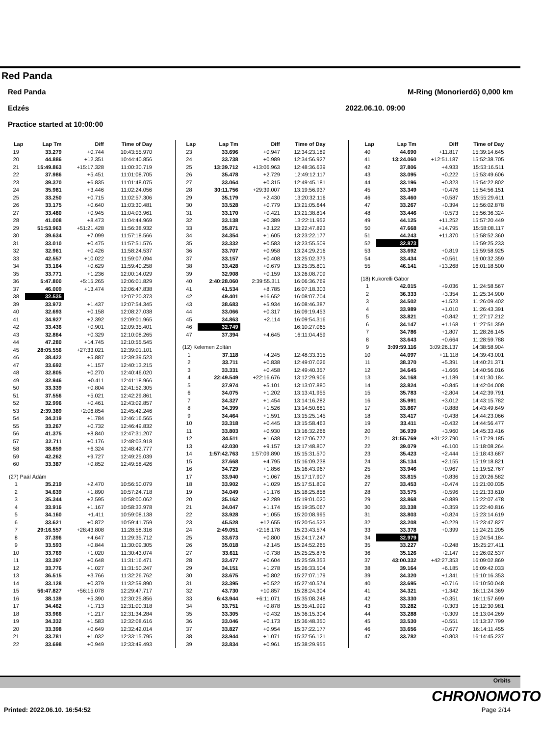Red Panda
Red Panda M-Ring (Monorierdő) 0,000 km
Edzés 2022.06.10. 09:00
Practice started at 10:00:00
| Lap | Lap Tm | Diff | Time of Day |
| --- | --- | --- | --- |
| 19 | 33.279 | +0.744 | 10:43:55.970 |
| 20 | 44.886 | +12.351 | 10:44:40.856 |
| 21 | 15:49.863 | +15:17.328 | 11:00:30.719 |
| 22 | 37.986 | +5.451 | 11:01:08.705 |
| 23 | 39.370 | +6.835 | 11:01:48.075 |
| 24 | 35.981 | +3.446 | 11:02:24.056 |
| 25 | 33.250 | +0.715 | 11:02:57.306 |
| 26 | 33.175 | +0.640 | 11:03:30.481 |
| 27 | 33.480 | +0.945 | 11:04:03.961 |
| 28 | 41.008 | +8.473 | 11:04:44.969 |
| 29 | 51:53.963 | +51:21.428 | 11:56:38.932 |
| 30 | 39.634 | +7.099 | 11:57:18.566 |
| 31 | 33.010 | +0.475 | 11:57:51.576 |
| 32 | 32.961 | +0.426 | 11:58:24.537 |
| 33 | 42.557 | +10.022 | 11:59:07.094 |
| 34 | 33.164 | +0.629 | 11:59:40.258 |
| 35 | 33.771 | +1.236 | 12:00:14.029 |
| 36 | 5:47.800 | +5:15.265 | 12:06:01.829 |
| 37 | 46.009 | +13.474 | 12:06:47.838 |
| 38 | 32.535 | | 12:07:20.373 |
| 39 | 33.972 | +1.437 | 12:07:54.345 |
| 40 | 32.693 | +0.158 | 12:08:27.038 |
| 41 | 34.927 | +2.392 | 12:09:01.965 |
| 42 | 33.436 | +0.901 | 12:09:35.401 |
| 43 | 32.864 | +0.329 | 12:10:08.265 |
| 44 | 47.280 | +14.745 | 12:10:55.545 |
| 45 | 28:05.556 | +27:33.021 | 12:39:01.101 |
| 46 | 38.422 | +5.887 | 12:39:39.523 |
| 47 | 33.692 | +1.157 | 12:40:13.215 |
| 48 | 32.805 | +0.270 | 12:40:46.020 |
| 49 | 32.946 | +0.411 | 12:41:18.966 |
| 50 | 33.339 | +0.804 | 12:41:52.305 |
| 51 | 37.556 | +5.021 | 12:42:29.861 |
| 52 | 32.996 | +0.461 | 12:43:02.857 |
| 53 | 2:39.389 | +2:06.854 | 12:45:42.246 |
| 54 | 34.319 | +1.784 | 12:46:16.565 |
| 55 | 33.267 | +0.732 | 12:46:49.832 |
| 56 | 41.375 | +8.840 | 12:47:31.207 |
| 57 | 32.711 | +0.176 | 12:48:03.918 |
| 58 | 38.859 | +6.324 | 12:48:42.777 |
| 59 | 42.262 | +9.727 | 12:49:25.039 |
| 60 | 33.387 | +0.852 | 12:49:58.426 |
| (27) Paál Ádám | | | |
| 1 | 35.219 | +2.470 | 10:56:50.079 |
| 2 | 34.639 | +1.890 | 10:57:24.718 |
| 3 | 35.344 | +2.595 | 10:58:00.062 |
| 4 | 33.916 | +1.167 | 10:58:33.978 |
| 5 | 34.160 | +1.411 | 10:59:08.138 |
| 6 | 33.621 | +0.872 | 10:59:41.759 |
| 7 | 29:16.557 | +28:43.808 | 11:28:58.316 |
| 8 | 37.396 | +4.647 | 11:29:35.712 |
| 9 | 33.593 | +0.844 | 11:30:09.305 |
| 10 | 33.769 | +1.020 | 11:30:43.074 |
| 11 | 33.397 | +0.648 | 11:31:16.471 |
| 12 | 33.776 | +1.027 | 11:31:50.247 |
| 13 | 36.515 | +3.766 | 11:32:26.762 |
| 14 | 33.128 | +0.379 | 11:32:59.890 |
| 15 | 56:47.827 | +56:15.078 | 12:29:47.717 |
| 16 | 38.139 | +5.390 | 12:30:25.856 |
| 17 | 34.462 | +1.713 | 12:31:00.318 |
| 18 | 33.966 | +1.217 | 12:31:34.284 |
| 19 | 34.332 | +1.583 | 12:32:08.616 |
| 20 | 33.398 | +0.649 | 12:32:42.014 |
| 21 | 33.781 | +1.032 | 12:33:15.795 |
| 22 | 33.698 | +0.949 | 12:33:49.493 |
| Lap | Lap Tm | Diff | Time of Day |
| --- | --- | --- | --- |
| 23 | 33.696 | +0.947 | 12:34:23.189 |
| 24 | 33.738 | +0.989 | 12:34:56.927 |
| 25 | 13:39.712 | +13:06.963 | 12:48:36.639 |
| 26 | 35.478 | +2.729 | 12:49:12.117 |
| 27 | 33.064 | +0.315 | 12:49:45.181 |
| 28 | 30:11.756 | +29:39.007 | 13:19:56.937 |
| 29 | 35.179 | +2.430 | 13:20:32.116 |
| 30 | 33.528 | +0.779 | 13:21:05.644 |
| 31 | 33.170 | +0.421 | 13:21:38.814 |
| 32 | 33.138 | +0.389 | 13:22:11.952 |
| 33 | 35.871 | +3.122 | 13:22:47.823 |
| 34 | 34.354 | +1.605 | 13:23:22.177 |
| 35 | 33.332 | +0.583 | 13:23:55.509 |
| 36 | 33.707 | +0.958 | 13:24:29.216 |
| 37 | 33.157 | +0.408 | 13:25:02.373 |
| 38 | 33.428 | +0.679 | 13:25:35.801 |
| 39 | 32.908 | +0.159 | 13:26:08.709 |
| 40 | 2:40:28.060 | 2:39:55.311 | 16:06:36.769 |
| 41 | 41.534 | +8.785 | 16:07:18.303 |
| 42 | 49.401 | +16.652 | 16:08:07.704 |
| 43 | 38.683 | +5.934 | 16:08:46.387 |
| 44 | 33.066 | +0.317 | 16:09:19.453 |
| 45 | 34.863 | +2.114 | 16:09:54.316 |
| 46 | 32.749 | | 16:10:27.065 |
| 47 | 37.394 | +4.645 | 16:11:04.459 |
| (12) Kelemen Zoltán | | | |
| 1 | 37.118 | +4.245 | 12:48:33.315 |
| 2 | 33.711 | +0.838 | 12:49:07.026 |
| 3 | 33.331 | +0.458 | 12:49:40.357 |
| 4 | 22:49.549 | +22:16.676 | 13:12:29.906 |
| 5 | 37.974 | +5.101 | 13:13:07.880 |
| 6 | 34.075 | +1.202 | 13:13:41.955 |
| 7 | 34.327 | +1.454 | 13:14:16.282 |
| 8 | 34.399 | +1.526 | 13:14:50.681 |
| 9 | 34.464 | +1.591 | 13:15:25.145 |
| 10 | 33.318 | +0.445 | 13:15:58.463 |
| 11 | 33.803 | +0.930 | 13:16:32.266 |
| 12 | 34.511 | +1.638 | 13:17:06.777 |
| 13 | 42.030 | +9.157 | 13:17:48.807 |
| 14 | 1:57:42.763 | 1:57:09.890 | 15:15:31.570 |
| 15 | 37.668 | +4.795 | 15:16:09.238 |
| 16 | 34.729 | +1.856 | 15:16:43.967 |
| 17 | 33.940 | +1.067 | 15:17:17.907 |
| 18 | 33.902 | +1.029 | 15:17:51.809 |
| 19 | 34.049 | +1.176 | 15:18:25.858 |
| 20 | 35.162 | +2.289 | 15:19:01.020 |
| 21 | 34.047 | +1.174 | 15:19:35.067 |
| 22 | 33.928 | +1.055 | 15:20:08.995 |
| 23 | 45.528 | +12.655 | 15:20:54.523 |
| 24 | 2:49.051 | +2:16.178 | 15:23:43.574 |
| 25 | 33.673 | +0.800 | 15:24:17.247 |
| 26 | 35.018 | +2.145 | 15:24:52.265 |
| 27 | 33.611 | +0.738 | 15:25:25.876 |
| 28 | 33.477 | +0.604 | 15:25:59.353 |
| 29 | 34.151 | +1.278 | 15:26:33.504 |
| 30 | 33.675 | +0.802 | 15:27:07.179 |
| 31 | 33.395 | +0.522 | 15:27:40.574 |
| 32 | 43.730 | +10.857 | 15:28:24.304 |
| 33 | 6:43.944 | +6:11.071 | 15:35:08.248 |
| 34 | 33.751 | +0.878 | 15:35:41.999 |
| 35 | 33.305 | +0.432 | 15:36:15.304 |
| 36 | 33.046 | +0.173 | 15:36:48.350 |
| 37 | 33.827 | +0.954 | 15:37:22.177 |
| 38 | 33.944 | +1.071 | 15:37:56.121 |
| 39 | 33.834 | +0.961 | 15:38:29.955 |
| Lap | Lap Tm | Diff | Time of Day |
| --- | --- | --- | --- |
| 40 | 44.690 | +11.817 | 15:39:14.645 |
| 41 | 13:24.060 | +12:51.187 | 15:52:38.705 |
| 42 | 37.806 | +4.933 | 15:53:16.511 |
| 43 | 33.095 | +0.222 | 15:53:49.606 |
| 44 | 33.196 | +0.323 | 15:54:22.802 |
| 45 | 33.349 | +0.476 | 15:54:56.151 |
| 46 | 33.460 | +0.587 | 15:55:29.611 |
| 47 | 33.267 | +0.394 | 15:56:02.878 |
| 48 | 33.446 | +0.573 | 15:56:36.324 |
| 49 | 44.125 | +11.252 | 15:57:20.449 |
| 50 | 47.668 | +14.795 | 15:58:08.117 |
| 51 | 44.243 | +11.370 | 15:58:52.360 |
| 52 | 32.873 | | 15:59:25.233 |
| 53 | 33.692 | +0.819 | 15:59:58.925 |
| 54 | 33.434 | +0.561 | 16:00:32.359 |
| 55 | 46.141 | +13.268 | 16:01:18.500 |
| (18) Kukorelli Gábor | | | |
| 1 | 42.015 | +9.036 | 11:24:58.567 |
| 2 | 36.333 | +3.354 | 11:25:34.900 |
| 3 | 34.502 | +1.523 | 11:26:09.402 |
| 4 | 33.989 | +1.010 | 11:26:43.391 |
| 5 | 33.821 | +0.842 | 11:27:17.212 |
| 6 | 34.147 | +1.168 | 11:27:51.359 |
| 7 | 34.786 | +1.807 | 11:28:26.145 |
| 8 | 33.643 | +0.664 | 11:28:59.788 |
| 9 | 3:09:59.116 | 3:09:26.137 | 14:38:58.904 |
| 10 | 44.097 | +11.118 | 14:39:43.001 |
| 11 | 38.370 | +5.391 | 14:40:21.371 |
| 12 | 34.645 | +1.666 | 14:40:56.016 |
| 13 | 34.168 | +1.189 | 14:41:30.184 |
| 14 | 33.824 | +0.845 | 14:42:04.008 |
| 15 | 35.783 | +2.804 | 14:42:39.791 |
| 16 | 35.991 | +3.012 | 14:43:15.782 |
| 17 | 33.867 | +0.888 | 14:43:49.649 |
| 18 | 33.417 | +0.438 | 14:44:23.066 |
| 19 | 33.411 | +0.432 | 14:44:56.477 |
| 20 | 36.939 | +3.960 | 14:45:33.416 |
| 21 | 31:55.769 | +31:22.790 | 15:17:29.185 |
| 22 | 39.079 | +6.100 | 15:18:08.264 |
| 23 | 35.423 | +2.444 | 15:18:43.687 |
| 24 | 35.134 | +2.155 | 15:19:18.821 |
| 25 | 33.946 | +0.967 | 15:19:52.767 |
| 26 | 33.815 | +0.836 | 15:20:26.582 |
| 27 | 33.453 | +0.474 | 15:21:00.035 |
| 28 | 33.575 | +0.596 | 15:21:33.610 |
| 29 | 33.868 | +0.889 | 15:22:07.478 |
| 30 | 33.338 | +0.359 | 15:22:40.816 |
| 31 | 33.803 | +0.824 | 15:23:14.619 |
| 32 | 33.208 | +0.229 | 15:23:47.827 |
| 33 | 33.378 | +0.399 | 15:24:21.205 |
| 34 | 32.979 | | 15:24:54.184 |
| 35 | 33.227 | +0.248 | 15:25:27.411 |
| 36 | 35.126 | +2.147 | 15:26:02.537 |
| 37 | 43:00.332 | +42:27.353 | 16:09:02.869 |
| 38 | 39.164 | +6.185 | 16:09:42.033 |
| 39 | 34.320 | +1.341 | 16:10:16.353 |
| 40 | 33.695 | +0.716 | 16:10:50.048 |
| 41 | 34.321 | +1.342 | 16:11:24.369 |
| 42 | 33.330 | +0.351 | 16:11:57.699 |
| 43 | 33.282 | +0.303 | 16:12:30.981 |
| 44 | 33.288 | +0.309 | 16:13:04.269 |
| 45 | 33.530 | +0.551 | 16:13:37.799 |
| 46 | 33.656 | +0.677 | 16:14:11.455 |
| 47 | 33.782 | +0.803 | 16:14:45.237 |
Orbits
CHRONOMOTO
Printed: 2022.06.10. 16:54:52 Page 2/14